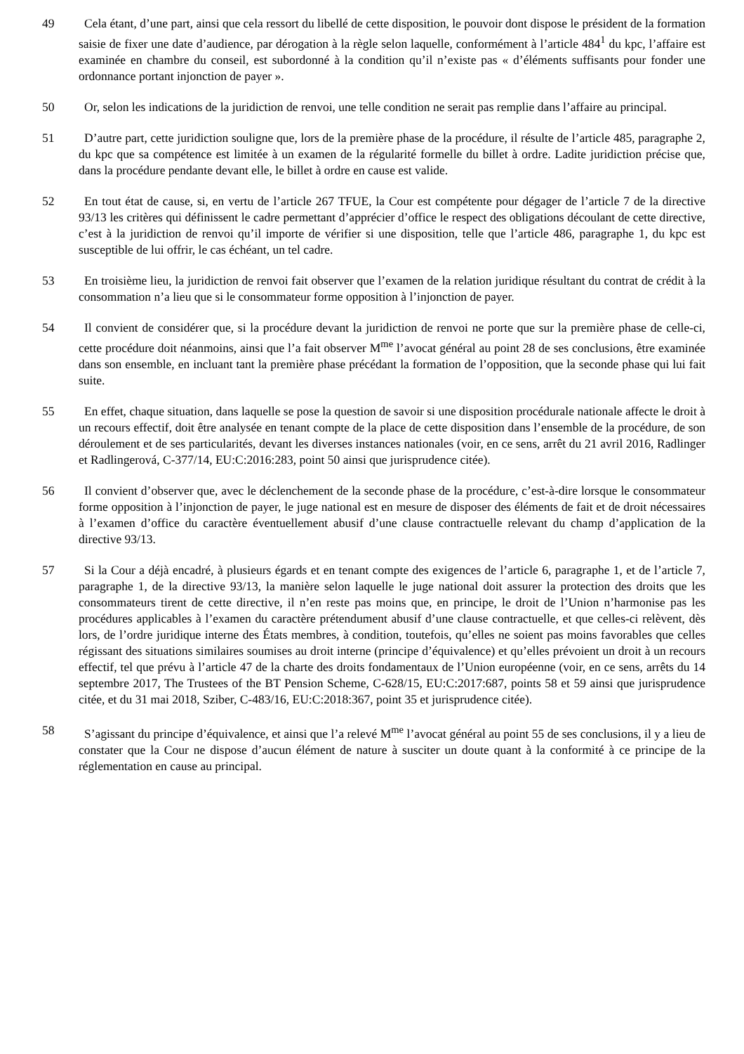49 Cela étant, d’une part, ainsi que cela ressort du libellé de cette disposition, le pouvoir dont dispose le président de la formation saisie de fixer une date d’audience, par dérogation à la règle selon laquelle, conformément à l’article 484<sup>1</sup> du kpc, l’affaire est examinée en chambre du conseil, est subordonné à la condition qu’il n’existe pas « d’éléments suffisants pour fonder une ordonnance portant injonction de payer ».
50 Or, selon les indications de la juridiction de renvoi, une telle condition ne serait pas remplie dans l’affaire au principal.
51 D’autre part, cette juridiction souligne que, lors de la première phase de la procédure, il résulte de l’article 485, paragraphe 2, du kpc que sa compétence est limitée à un examen de la régularité formelle du billet à ordre. Ladite juridiction précise que, dans la procédure pendante devant elle, le billet à ordre en cause est valide.
52 En tout état de cause, si, en vertu de l’article 267 TFUE, la Cour est compétente pour dégager de l’article 7 de la directive 93/13 les critères qui définissent le cadre permettant d’apprécier d’office le respect des obligations découlant de cette directive, c’est à la juridiction de renvoi qu’il importe de vérifier si une disposition, telle que l’article 486, paragraphe 1, du kpc est susceptible de lui offrir, le cas échéant, un tel cadre.
53 En troisième lieu, la juridiction de renvoi fait observer que l’examen de la relation juridique résultant du contrat de crédit à la consommation n’a lieu que si le consommateur forme opposition à l’injonction de payer.
54 Il convient de considérer que, si la procédure devant la juridiction de renvoi ne porte que sur la première phase de celle-ci, cette procédure doit néanmoins, ainsi que l’a fait observer M<sup>me</sup> l’avocat général au point 28 de ses conclusions, être examinée dans son ensemble, en incluant tant la première phase précédant la formation de l’opposition, que la seconde phase qui lui fait suite.
55 En effet, chaque situation, dans laquelle se pose la question de savoir si une disposition procédurale nationale affecte le droit à un recours effectif, doit être analysée en tenant compte de la place de cette disposition dans l’ensemble de la procédure, de son déroulement et de ses particularités, devant les diverses instances nationales (voir, en ce sens, arrêt du 21 avril 2016, Radlinger et Radlingerová, C‑377/14, EU:C:2016:283, point 50 ainsi que jurisprudence citée).
56 Il convient d’observer que, avec le déclenchement de la seconde phase de la procédure, c’est-à-dire lorsque le consommateur forme opposition à l’injonction de payer, le juge national est en mesure de disposer des éléments de fait et de droit nécessaires à l’examen d’office du caractère éventuellement abusif d’une clause contractuelle relevant du champ d’application de la directive 93/13.
57 Si la Cour a déjà encadré, à plusieurs égards et en tenant compte des exigences de l’article 6, paragraphe 1, et de l’article 7, paragraphe 1, de la directive 93/13, la manière selon laquelle le juge national doit assurer la protection des droits que les consommateurs tirent de cette directive, il n’en reste pas moins que, en principe, le droit de l’Union n’harmonise pas les procédures applicables à l’examen du caractère prétendument abusif d’une clause contractuelle, et que celles-ci relèvent, dès lors, de l’ordre juridique interne des États membres, à condition, toutefois, qu’elles ne soient pas moins favorables que celles régissant des situations similaires soumises au droit interne (principe d’équivalence) et qu’elles prévoient un droit à un recours effectif, tel que prévu à l’article 47 de la charte des droits fondamentaux de l’Union européenne (voir, en ce sens, arrêts du 14 septembre 2017, The Trustees of the BT Pension Scheme, C‑628/15, EU:C:2017:687, points 58 et 59 ainsi que jurisprudence citée, et du 31 mai 2018, Sziber, C‑483/16, EU:C:2018:367, point 35 et jurisprudence citée).
58 S’agissant du principe d’équivalence, et ainsi que l’a relevé M<sup>me</sup> l’avocat général au point 55 de ses conclusions, il y a lieu de constater que la Cour ne dispose d’aucun élément de nature à susciter un doute quant à la conformité à ce principe de la réglementation en cause au principal.